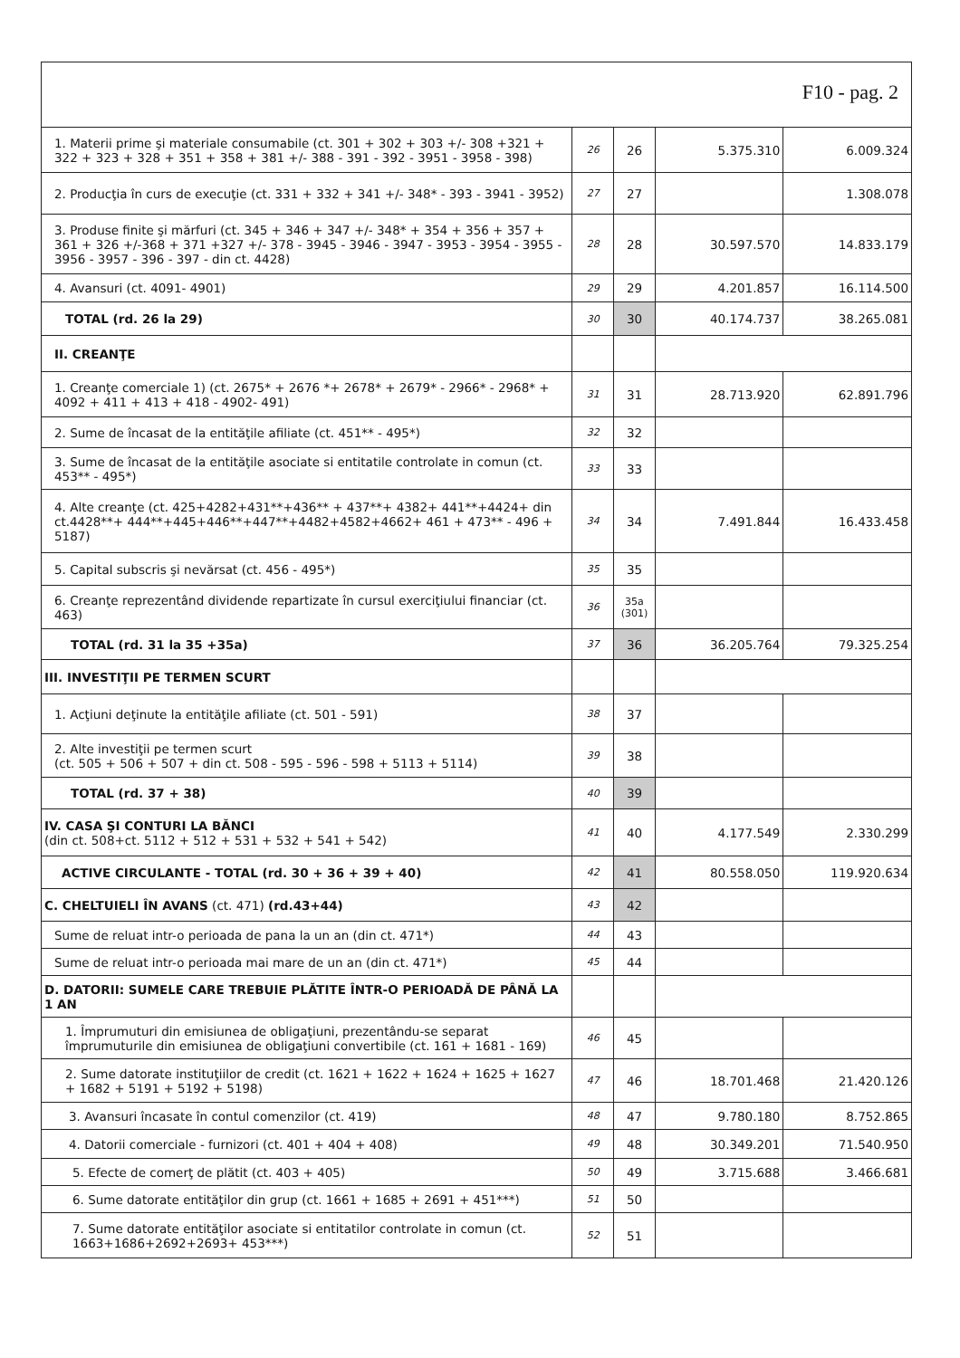F10 - pag. 2
| 1. Materii prime şi materiale consumabile (ct. 301 + 302 + 303 +/- 308 +321 + 322 + 323 + 328 + 351 + 358 + 381 +/- 388 - 391 - 392 - 3951 - 3958 - 398) | 26 | 26 | 5.375.310 | 6.009.324 |
| 2. Producţia în curs de execuţie (ct. 331 + 332 + 341 +/- 348* - 393 - 3941 - 3952) | 27 | 27 | | 1.308.078 |
| 3. Produse finite şi mărfuri (ct. 345 + 346 + 347 +/- 348* + 354 + 356 + 357 + 361 + 326 +/-368 + 371 +327 +/- 378 - 3945 - 3946 - 3947 - 3953 - 3954 - 3955 - 3956 - 3957 - 396 - 397 - din ct. 4428) | 28 | 28 | 30.597.570 | 14.833.179 |
| 4. Avansuri (ct. 4091- 4901) | 29 | 29 | 4.201.857 | 16.114.500 |
| TOTAL (rd. 26 la 29) | 30 | 30 | 40.174.737 | 38.265.081 |
| II. CREANŢE | | | | |
| 1. Creanţe comerciale 1) (ct. 2675* + 2676 *+ 2678* + 2679* - 2966* - 2968* + 4092 + 411 + 413 + 418 - 4902- 491) | 31 | 31 | 28.713.920 | 62.891.796 |
| 2. Sume de încasat de la entităţile afiliate (ct. 451** - 495*) | 32 | 32 | | |
| 3. Sume de încasat de la entităţile asociate si entitatile controlate in comun (ct. 453** - 495*) | 33 | 33 | | |
| 4. Alte creanţe (ct. 425+4282+431**+436** + 437**+ 4382+ 441**+4424+ din ct.4428**+ 444**+445+446**+447**+4482+4582+4662+ 461 + 473** - 496 + 5187) | 34 | 34 | 7.491.844 | 16.433.458 |
| 5. Capital subscris şi nevărsat (ct. 456 - 495*) | 35 | 35 | | |
| 6. Creanţe reprezentând dividende repartizate în cursul exerciţiului financiar (ct. 463) | 36 | 35a (301) | | |
| TOTAL (rd. 31 la 35 +35a) | 37 | 36 | 36.205.764 | 79.325.254 |
| III. INVESTIŢII PE TERMEN SCURT | | | | |
| 1. Acţiuni deţinute la entităţile afiliate (ct. 501 - 591) | 38 | 37 | | |
| 2. Alte investiţii pe termen scurt (ct. 505 + 506 + 507 + din ct. 508 - 595 - 596 - 598 + 5113 + 5114) | 39 | 38 | | |
| TOTAL (rd. 37 + 38) | 40 | 39 | | |
| IV. CASA ŞI CONTURI LA BĂNCI (din ct. 508+ct. 5112 + 512 + 531 + 532 + 541 + 542) | 41 | 40 | 4.177.549 | 2.330.299 |
| ACTIVE CIRCULANTE - TOTAL (rd. 30 + 36 + 39 + 40) | 42 | 41 | 80.558.050 | 119.920.634 |
| C. CHELTUIELI ÎN AVANS (ct. 471) (rd.43+44) | 43 | 42 | | |
| Sume de reluat intr-o perioada de pana la un an (din ct. 471*) | 44 | 43 | | |
| Sume de reluat intr-o perioada mai mare de un an (din ct. 471*) | 45 | 44 | | |
| D. DATORII: SUMELE CARE TREBUIE PLĂTITE ÎNTR-O PERIOADĂ DE PÂNĂ LA 1 AN | | | | |
| 1. Împrumuturi din emisiunea de obligaţiuni, prezentându-se separat împrumuturile din emisiunea de obligaţiuni convertibile (ct. 161 + 1681 - 169) | 46 | 45 | | |
| 2. Sume datorate instituţiilor de credit (ct. 1621 + 1622 + 1624 + 1625 + 1627 + 1682 + 5191 + 5192 + 5198) | 47 | 46 | 18.701.468 | 21.420.126 |
| 3. Avansuri încasate în contul comenzilor (ct. 419) | 48 | 47 | 9.780.180 | 8.752.865 |
| 4. Datorii comerciale - furnizori (ct. 401 + 404 + 408) | 49 | 48 | 30.349.201 | 71.540.950 |
| 5. Efecte de comerţ de plătit (ct. 403 + 405) | 50 | 49 | 3.715.688 | 3.466.681 |
| 6. Sume datorate entităţilor din grup (ct. 1661 + 1685 + 2691 + 451***) | 51 | 50 | | |
| 7. Sume datorate entităţilor asociate si entitatilor controlate in comun (ct. 1663+1686+2692+2693+ 453***) | 52 | 51 | | |